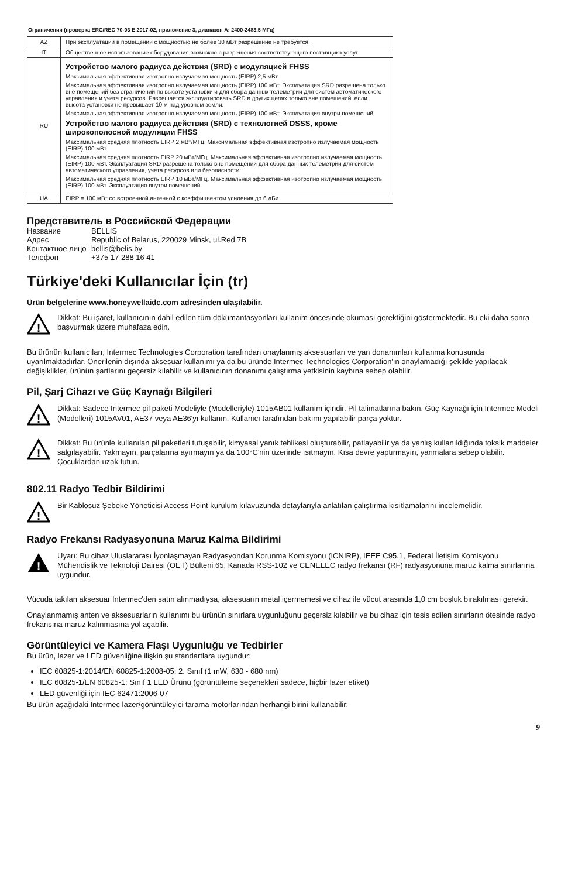Ограничения (проверка ERC/REC 70-03 E 2017-02, приложение 3, диапазон A: 2400-2483,5 МГц)
| AZ | При эксплуатации в помещении с мощностью не более 30 мВт разрешение не требуется. |
| IT | Общественное использование оборудования возможно с разрешения соответствующего поставщика услуг. |
| RU | Устройство малого радиуса действия (SRD) с модуляцией FHSS Максимальная эффективная изотропно излучаемая мощность (EIRP) 2,5 мВт. Максимальная эффективная изотропно излучаемая мощность (EIRP) 100 мВт. Эксплуатация SRD разрешена только вне помещений без ограничений по высоте установки и для сбора данных телеметрии для систем автоматического управления и учета ресурсов. Разрешается эксплуатировать SRD в других целях только вне помещений, если высота установки не превышает 10 м над уровнем земли. Максимальная эффективная изотропно излучаемая мощность (EIRP) 100 мВт. Эксплуатация внутри помещений. Устройство малого радиуса действия (SRD) с технологией DSSS, кроме широкополосной модуляции FHSS Максимальная средняя плотность EIRP 2 мВт/МГц. Максимальная эффективная изотропно излучаемая мощность (EIRP) 100 мВт Максимальная средняя плотность EIRP 20 мВт/МГц. Максимальная эффективная изотропно излучаемая мощность (EIRP) 100 мВт. Эксплуатация SRD разрешена только вне помещений для сбора данных телеметрии для систем автоматического управления, учета ресурсов или безопасности. Максимальная средняя плотность EIRP 10 мВт/МГц. Максимальная эффективная изотропно излучаемая мощность (EIRP) 100 мВт. Эксплуатация внутри помещений. |
| UA | EIRP = 100 мВт со встроенной антенной с коэффициентом усиления до 6 дБи. |
Представитель в Российской Федерации
Название BELLIS Адрес Republic of Belarus, 220029 Minsk, ul.Red 7B Контактное лицо bellis@belis.by Телефон +375 17 288 16 41
Türkiye'deki Kullanıcılar İçin (tr)
Ürün belgelerine www.honeywellaidc.com adresinden ulaşılabilir.
!
Dikkat: Bu işaret, kullanıcının dahil edilen tüm dökümantasyonları kullanım öncesinde okuması gerektiğini göstermektedir. Bu eki daha sonra başvurmak üzere muhafaza edin.
Bu ürünün kullanıcıları, Intermec Technologies Corporation tarafından onaylanmış aksesuarları ve yan donanımları kullanma konusunda uyarılmaktadırlar. Önerilenin dışında aksesuar kullanımı ya da bu üründe Intermec Technologies Corporation'ın onaylamadığı şekilde yapılacak değişiklikler, ürünün şartlarını geçersiz kılabilir ve kullanıcının donanımı çalıştırma yetkisinin kaybına sebep olabilir.
Pil, Şarj Cihazı ve Güç Kaynağı Bilgileri
!
Dikkat: Sadece Intermec pil paketi Modeliyle (Modelleriyle) 1015AB01 kullanım içindir. Pil talimatlarına bakın. Güç Kaynağı için Intermec Modeli (Modelleri) 1015AV01, AE37 veya AE36'yı kullanın. Kullanıcı tarafından bakımı yapılabilir parça yoktur.
!
Dikkat: Bu ürünle kullanılan pil paketleri tutuşabilir, kimyasal yanık tehlikesi oluşturabilir, patlayabilir ya da yanlış kullanıldığında toksik maddeler salgılayabilir. Yakmayın, parçalarına ayırmayın ya da 100°C'nin üzerinde ısıtmayın. Kısa devre yaptırmayın, yanmalara sebep olabilir. Çocuklardan uzak tutun.
802.11 Radyo Tedbir Bildirimi
!
Bir Kablosuz Şebeke Yöneticisi Access Point kurulum kılavuzunda detaylarıyla anlatılan çalıştırma kısıtlamalarını incelemelidir.
Radyo Frekansı Radyasyonuna Maruz Kalma Bildirimi
!
Uyarı: Bu cihaz Uluslararası İyonlaşmayan Radyasyondan Korunma Komisyonu (ICNIRP), IEEE C95.1, Federal İletişim Komisyonu Mühendislik ve Teknoloji Dairesi (OET) Bülteni 65, Kanada RSS-102 ve CENELEC radyo frekansı (RF) radyasyonuna maruz kalma sınırlarına uygundur.
Vücuda takılan aksesuar Intermec'den satın alınmadıysa, aksesuarın metal içermemesi ve cihaz ile vücut arasında 1,0 cm boşluk bırakılması gerekir.
Onaylanmamış anten ve aksesuarların kullanımı bu ürünün sınırlara uygunluğunu geçersiz kılabilir ve bu cihaz için tesis edilen sınırların ötesinde radyo frekansına maruz kalınmasına yol açabilir.
Görüntüleyici ve Kamera Flaşı Uygunluğu ve Tedbirler
Bu ürün, lazer ve LED güvenliğine ilişkin şu standartlara uygundur:
IEC 60825-1:2014/EN 60825-1:2008-05: 2. Sınıf (1 mW, 630 - 680 nm)
IEC 60825-1/EN 60825-1: Sınıf 1 LED Ürünü (görüntüleme seçenekleri sadece, hiçbir lazer etiket)
LED güvenliği için IEC 62471:2006-07
Bu ürün aşağıdaki Intermec lazer/görüntüleyici tarama motorlarından herhangi birini kullanabilir:
9